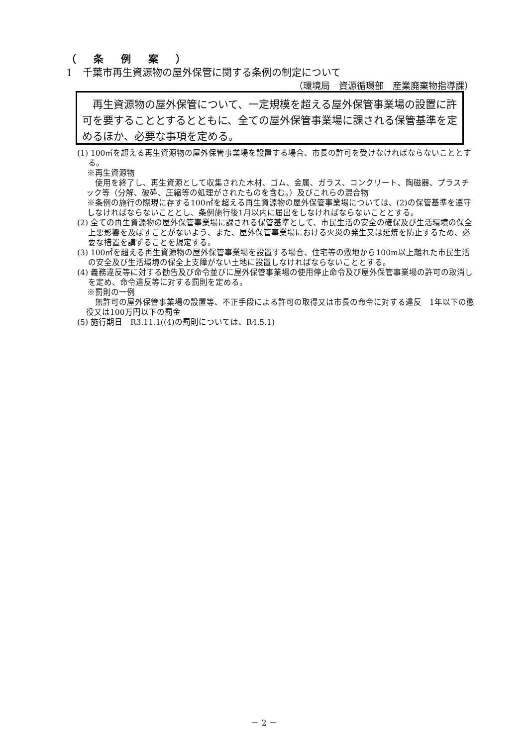（ 条 例 案 ）
1　千葉市再生資源物の屋外保管に関する条例の制定について
（環境局　資源循環部　産業廃棄物指導課）
　再生資源物の屋外保管について、一定規模を超える屋外保管事業場の設置に許可を要することとするとともに、全ての屋外保管事業場に課される保管基準を定めるほか、必要な事項を定める。
(1) 100㎡を超える再生資源物の屋外保管事業場を設置する場合、市長の許可を受けなければならないこととする。
※再生資源物
使用を終了し、再生資源として収集された木材、ゴム、金属、ガラス、コンクリート、陶磁器、プラスチック等（分解、破砕、圧縮等の処理がされたものを含む。）及びこれらの混合物
※条例の施行の際現に存する100㎡を超える再生資源物の屋外保管事業場については、(2)の保管基準を遵守しなければならないこととし、条例施行後1月以内に届出をしなければならないこととする。
(2) 全ての再生資源物の屋外保管事業場に課される保管基準として、市民生活の安全の確保及び生活環境の保全上悪影響を及ぼすことがないよう、また、屋外保管事業場における火災の発生又は延焼を防止するため、必要な措置を講ずることを規定する。
(3) 100㎡を超える再生資源物の屋外保管事業場を設置する場合、住宅等の敷地から100m以上離れた市民生活の安全及び生活環境の保全上支障がない土地に設置しなければならないこととする。
(4) 義務違反等に対する勧告及び命令並びに屋外保管事業場の使用停止命令及び屋外保管事業場の許可の取消しを定め、命令違反等に対する罰則を定める。
※罰則の一例
無許可の屋外保管事業場の設置等、不正手段による許可の取得又は市長の命令に対する違反　1年以下の懲役又は100万円以下の罰金
(5) 施行期日　R3.11.1((4)の罰則については、R4.5.1)
－ 2 －